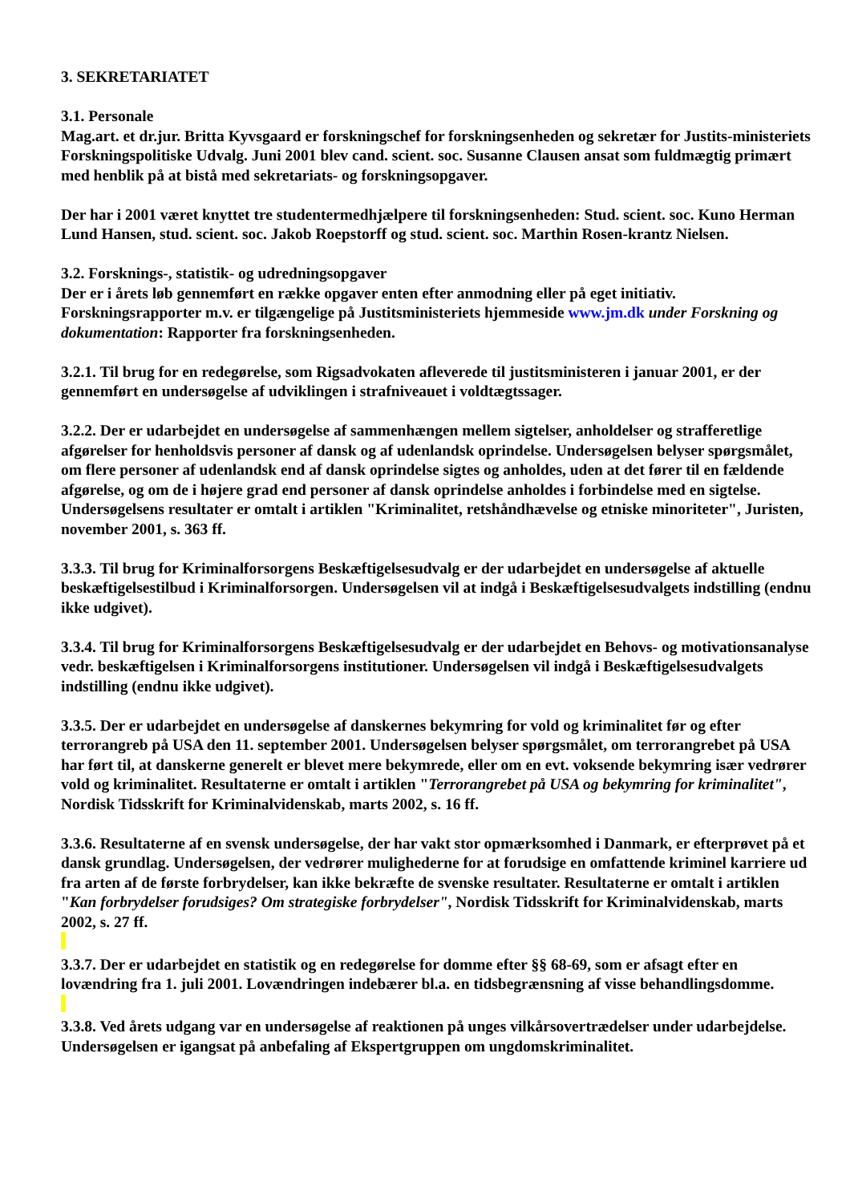3. SEKRETARIATET
3.1. Personale
Mag.art. et dr.jur. Britta Kyvsgaard er forskningschef for forskningsenheden og sekretær for Justits-ministeriets Forskningspolitiske Udvalg. Juni 2001 blev cand. scient. soc. Susanne Clausen ansat som fuldmægtig primært med henblik på at bistå med sekretariats- og forskningsopgaver.
Der har i 2001 været knyttet tre studentermedhjælpere til forskningsenheden: Stud. scient. soc. Kuno Herman Lund Hansen, stud. scient. soc. Jakob Roepstorff og stud. scient. soc. Marthin Rosen-krantz Nielsen.
3.2. Forsknings-, statistik- og udredningsopgaver
Der er i årets løb gennemført en række opgaver enten efter anmodning eller på eget initiativ. Forskningsrapporter m.v. er tilgængelige på Justitsministeriets hjemmeside www.jm.dk under Forskning og dokumentation: Rapporter fra forskningsenheden.
3.2.1. Til brug for en redegørelse, som Rigsadvokaten afleverede til justitsministeren i januar 2001, er der gennemført en undersøgelse af udviklingen i strafniveauet i voldtægtssager.
3.2.2. Der er udarbejdet en undersøgelse af sammenhængen mellem sigtelser, anholdelser og strafferetlige afgørelser for henholdsvis personer af dansk og af udenlandsk oprindelse. Undersøgelsen belyser spørgsmålet, om flere personer af udenlandsk end af dansk oprindelse sigtes og anholdes, uden at det fører til en fældende afgørelse, og om de i højere grad end personer af dansk oprindelse anholdes i forbindelse med en sigtelse. Undersøgelsens resultater er omtalt i artiklen "Kriminalitet, retshåndhævelse og etniske minoriteter", Juristen, november 2001, s. 363 ff.
3.3.3. Til brug for Kriminalforsorgens Beskæftigelsesudvalg er der udarbejdet en undersøgelse af aktuelle beskæftigelsestilbud i Kriminalforsorgen. Undersøgelsen vil at indgå i Beskæftigelsesudvalgets indstilling (endnu ikke udgivet).
3.3.4. Til brug for Kriminalforsorgens Beskæftigelsesudvalg er der udarbejdet en Behovs- og motivationsanalyse vedr. beskæftigelsen i Kriminalforsorgens institutioner. Undersøgelsen vil indgå i Beskæftigelsesudvalgets indstilling (endnu ikke udgivet).
3.3.5. Der er udarbejdet en undersøgelse af danskernes bekymring for vold og kriminalitet før og efter terrorangreb på USA den 11. september 2001. Undersøgelsen belyser spørgsmålet, om terrorangrebet på USA har ført til, at danskerne generelt er blevet mere bekymrede, eller om en evt. voksende bekymring især vedrører vold og kriminalitet. Resultaterne er omtalt i artiklen "Terrorangrebet på USA og bekymring for kriminalitet", Nordisk Tidsskrift for Kriminalvidenskab, marts 2002, s. 16 ff.
3.3.6. Resultaterne af en svensk undersøgelse, der har vakt stor opmærksomhed i Danmark, er efterprøvet på et dansk grundlag. Undersøgelsen, der vedrører mulighederne for at forudsige en omfattende kriminel karriere ud fra arten af de første forbrydelser, kan ikke bekræfte de svenske resultater. Resultaterne er omtalt i artiklen "Kan forbrydelser forudsiges? Om strategiske forbrydelser", Nordisk Tidsskrift for Kriminalvidenskab, marts 2002, s. 27 ff.
3.3.7. Der er udarbejdet en statistik og en redegørelse for domme efter §§ 68-69, som er afsagt efter en lovændring fra 1. juli 2001. Lovændringen indebærer bl.a. en tidsbegrænsning af visse behandlingsdomme.
3.3.8. Ved årets udgang var en undersøgelse af reaktionen på unges vilkårsovertrædelser under udarbejdelse. Undersøgelsen er igangsat på anbefaling af Ekspertgruppen om ungdomskriminalitet.